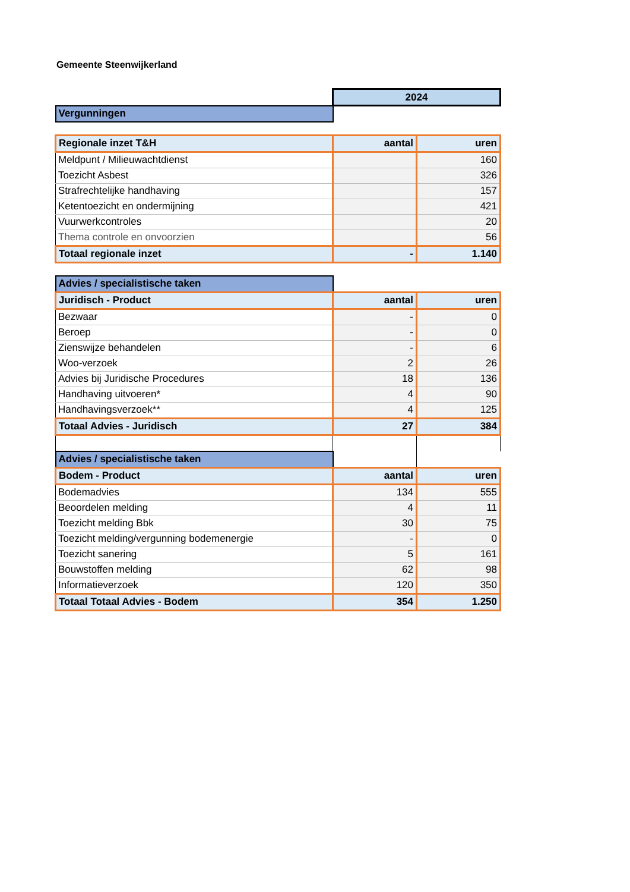Gemeente Steenwijkerland
| | 2024 | |
| Vergunningen | | |
| Regionale inzet T&H | aantal | uren |
| Meldpunt / Milieuwachtdienst | | 160 |
| Toezicht Asbest | | 326 |
| Strafrechtelijke handhaving | | 157 |
| Ketentoezicht en ondermijning | | 421 |
| Vuurwerkcontroles | | 20 |
| Thema controle en onvoorzien | | 56 |
| Totaal regionale inzet | - | 1.140 |
| Advies / specialistische taken | | |
| Juridisch - Product | aantal | uren |
| Bezwaar | - | 0 |
| Beroep | - | 0 |
| Zienswijze behandelen | - | 6 |
| Woo-verzoek | 2 | 26 |
| Advies bij Juridische Procedures | 18 | 136 |
| Handhaving uitvoeren* | 4 | 90 |
| Handhavingsverzoek** | 4 | 125 |
| Totaal Advies - Juridisch | 27 | 384 |
| Advies / specialistische taken | | |
| Bodem - Product | aantal | uren |
| Bodemadvies | 134 | 555 |
| Beoordelen melding | 4 | 11 |
| Toezicht melding Bbk | 30 | 75 |
| Toezicht melding/vergunning bodemenergie | - | 0 |
| Toezicht sanering | 5 | 161 |
| Bouwstoffen melding | 62 | 98 |
| Informatieverzoek | 120 | 350 |
| Totaal Totaal Advies - Bodem | 354 | 1.250 |